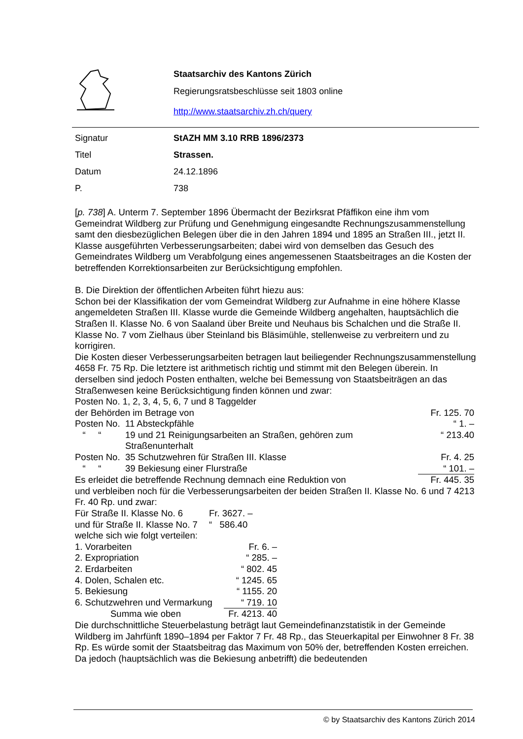Staatsarchiv des Kantons Zürich
Regierungsratsbeschlüsse seit 1803 online
http://www.staatsarchiv.zh.ch/query
| Signatur | StAZH MM 3.10 RRB 1896/2373 |
| Titel | Strassen. |
| Datum | 24.12.1896 |
| P. | 738 |
[p. 738] A. Unterm 7. September 1896 Übermacht der Bezirksrat Pfäffikon eine ihm vom Gemeindrat Wildberg zur Prüfung und Genehmigung eingesandte Rechnungszusammenstellung samt den diesbezüglichen Belegen über die in den Jahren 1894 und 1895 an Straßen III., jetzt II. Klasse ausgeführten Verbesserungsarbeiten; dabei wird von demselben das Gesuch des Gemeindrates Wildberg um Verabfolgung eines angemessenen Staatsbeitrages an die Kosten der betreffenden Korrektionsarbeiten zur Berücksichtigung empfohlen.
B. Die Direktion der öffentlichen Arbeiten führt hiezu aus:
Schon bei der Klassifikation der vom Gemeindrat Wildberg zur Aufnahme in eine höhere Klasse angemeldeten Straßen III. Klasse wurde die Gemeinde Wildberg angehalten, hauptsächlich die Straßen II. Klasse No. 6 von Saaland über Breite und Neuhaus bis Schalchen und die Straße II. Klasse No. 7 vom Zielhaus über Steinland bis Bläsimühle, stellenweise zu verbreitern und zu korrigiren.
Die Kosten dieser Verbesserungsarbeiten betragen laut beiliegender Rechnungszusammenstellung 4658 Fr. 75 Rp. Die letztere ist arithmetisch richtig und stimmt mit den Belegen überein. In derselben sind jedoch Posten enthalten, welche bei Bemessung von Staatsbeiträgen an das Straßenwesen keine Berücksichtigung finden können und zwar:
| Posten No. 1, 2, 3, 4, 5, 6, 7 und 8 Taggelder | | |
| der Behörden im Betrage von | | Fr. 125. 70 |
| Posten No. | 11 Absteckpfähle | “ 1. – |
| “ “ | 19 und 21 Reinigungsarbeiten an Straßen, gehören zum Straßenunterhalt | “ 213.40 |
| Posten No. | 35 Schutzwehren für Straßen III. Klasse | Fr. 4. 25 |
| “ “ | 39 Bekiesung einer Flurstraße | “ 101. – |
| Es erleidet die betreffende Rechnung demnach eine Reduktion von | | Fr. 445. 35 |
und verbleiben noch für die Verbesserungsarbeiten der beiden Straßen II. Klasse No. 6 und 7 4213 Fr. 40 Rp. und zwar:
| Für Straße II. Klasse No. 6 | Fr. 3627. – |
| und für Straße II. Klasse No. 7 | “ 586.40 |
welche sich wie folgt verteilen:
| 1. Vorarbeiten | Fr. 6. – |
| 2. Expropriation | “ 285. – |
| 2. Erdarbeiten | “ 802. 45 |
| 4. Dolen, Schalen etc. | “ 1245. 65 |
| 5. Bekiesung | “ 1155. 20 |
| 6. Schutzwehren und Vermarkung | “ 719. 10 |
| Summa wie oben | Fr. 4213. 40 |
Die durchschnittliche Steuerbelastung beträgt laut Gemeindefinanzstatistik in der Gemeinde Wildberg im Jahrfünft 1890–1894 per Faktor 7 Fr. 48 Rp., das Steuerkapital per Einwohner 8 Fr. 38 Rp. Es würde somit der Staatsbeitrag das Maximum von 50% der, betreffenden Kosten erreichen. Da jedoch (hauptsächlich was die Bekiesung anbetrifft) die bedeutenden
© by Staatsarchiv des Kantons Zürich 2014